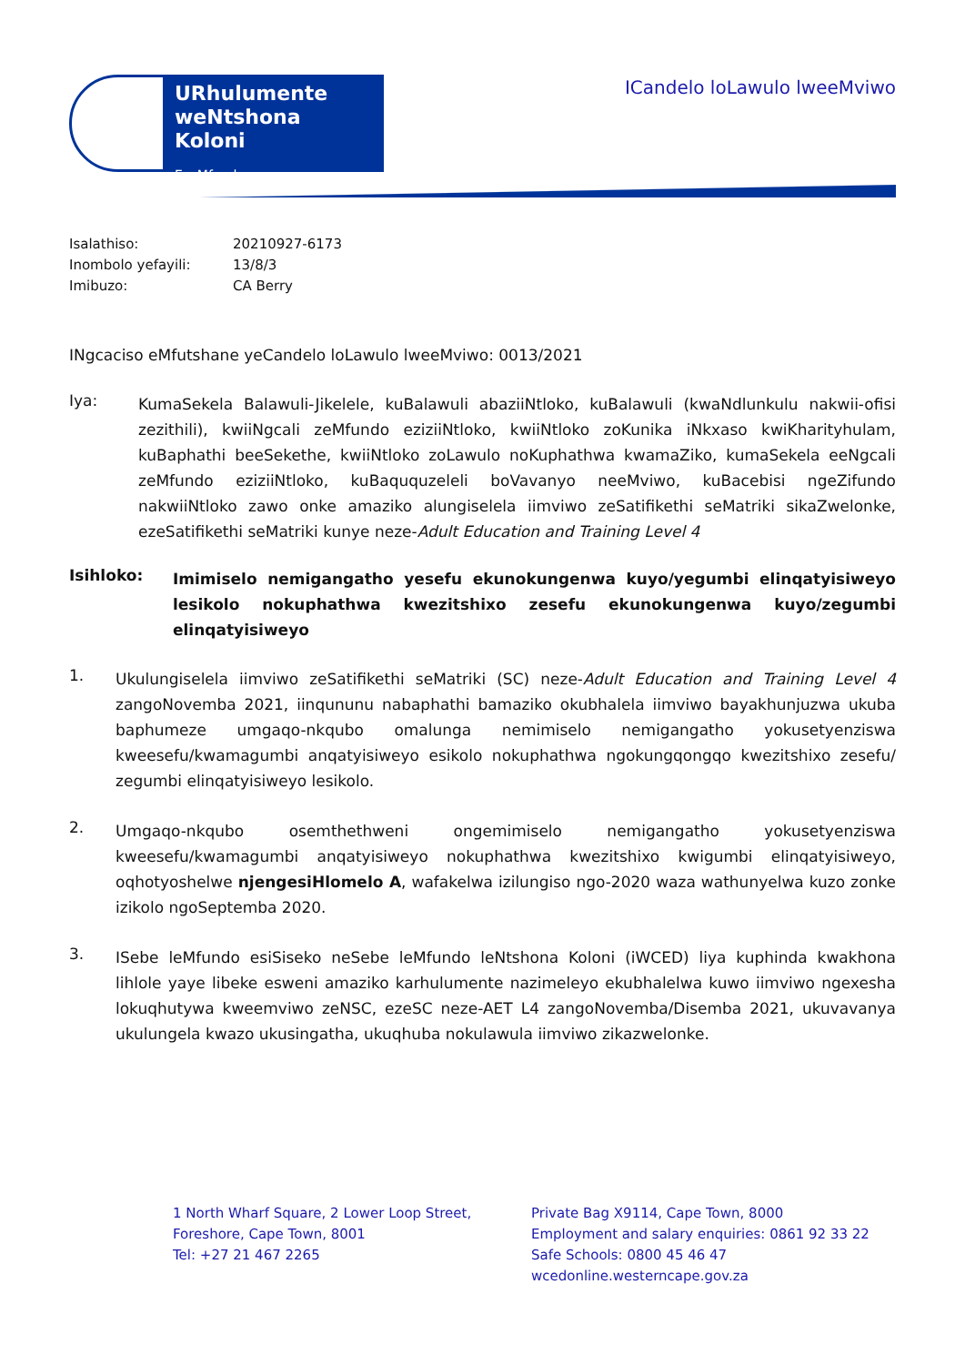URhulumente weNtshona Koloni
EzeMfundo
ICandelo loLawulo lweeMviwo
Isalathiso: 20210927-6173
Inombolo yefayili: 13/8/3
Imibuzo: CA Berry
INgcaciso eMfutshane yeCandelo loLawulo lweeMviwo: 0013/2021
Iya:
KumaSekela Balawuli-Jikelele, kuBalawuli abaziiNtloko, kuBalawuli (kwaNdlunkulu nakwii-ofisi zezithili), kwiiNgcali zeMfundo eziziiNtloko, kwiiNtloko zoKunika iNkxaso kwiKharityhulam, kuBaphathi beeSekethe, kwiiNtloko zoLawulo noKuphathwa kwamaZiko, kumaSekela eeNgcali zeMfundo eziziiNtloko, kuBaququzeleli boVavanyo neeMviwo, kuBacebisi ngeZifundo nakwiiNtloko zawo onke amaziko alungiselela iimviwo zeSatifikethi seMatriki sikaZwelonke, ezeSatifikethi seMatriki kunye neze-Adult Education and Training Level 4
Isihloko:
Imimiselo nemigangatho yesefu ekunokungenwa kuyo/yegumbi elinqatyisiweyo lesikolo nokuphathwa kwezitshixo zesefu ekunokungenwa kuyo/zegumbi elinqatyisiweyo
1.
Ukulungiselela iimviwo zeSatifikethi seMatriki (SC) neze-Adult Education and Training Level 4 zangoNovemba 2021, iinqununu nabaphathi bamaziko okubhalela iimviwo bayakhunjuzwa ukuba baphumeze umgaqo-nkqubo omalunga nemimiselo nemigangatho yokusetyenziswa kweesefu/kwamagumbi anqatyisiweyo esikolo nokuphathwa ngokungqongqo kwezitshixo zesefu/ zegumbi elinqatyisiweyo lesikolo.
2.
Umgaqo-nkqubo osemthethweni ongemimiselo nemigangatho yokusetyenziswa kweesefu/kwamagumbi anqatyisiweyo nokuphathwa kwezitshixo kwigumbi elinqatyisiweyo, oqhotyoshelwe njengesiHlomelo A, wafakelwa izilungiso ngo-2020 waza wathunyelwa kuzo zonke izikolo ngoSeptemba 2020.
3.
ISebe leMfundo esiSiseko neSebe leMfundo leNtshona Koloni (iWCED) liya kuphinda kwakhona lihlole yaye libeke esweni amaziko karhulumente nazimeleyo ekubhalelwa kuwo iimviwo ngexesha lokuqhutywa kweemviwo zeNSC, ezeSC neze-AET L4 zangoNovemba/Disemba 2021, ukuvavanya ukulungela kwazo ukusingatha, ukuqhuba nokulawula iimviwo zikazwelonke.
1 North Wharf Square, 2 Lower Loop Street,
Foreshore, Cape Town, 8001
Tel: +27 21 467 2265
Private Bag X9114, Cape Town, 8000
Employment and salary enquiries: 0861 92 33 22
Safe Schools: 0800 45 46 47
wcedonline.westerncape.gov.za